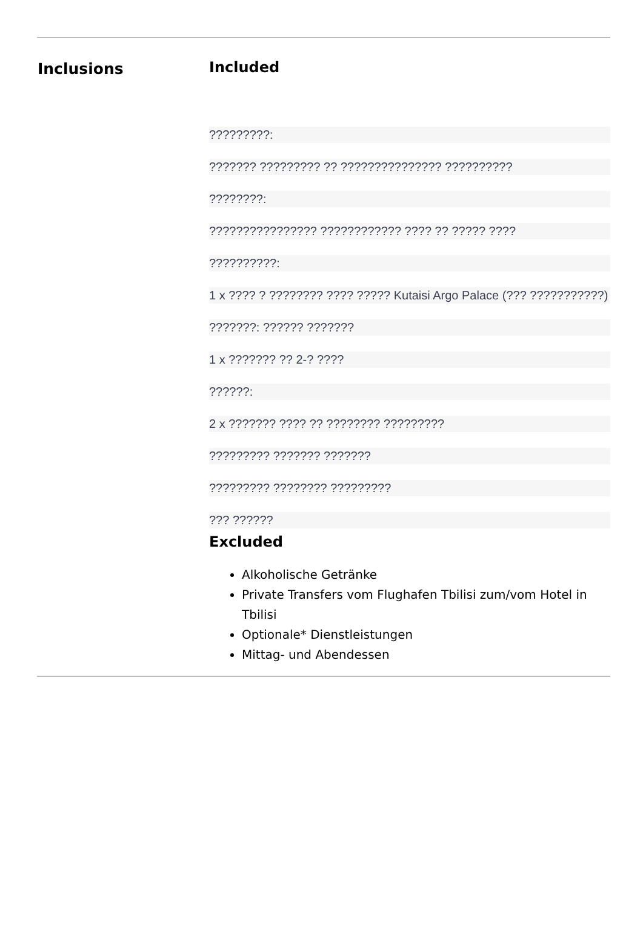Inclusions Included
?????????:
??????? ????????? ?? ??????????????? ??????????
????????:
???????????????? ???????????? ???? ?? ????? ????
??????????:
1 x ???? ? ???????? ???? ????? Kutaisi Argo Palace (??? ???????????)
???????: ?????? ???????
1 x ??????? ?? 2-? ????
??????:
2 x ??????? ???? ?? ???????? ?????????
????????? ??????? ???????
????????? ???????? ?????????
??? ??????
Excluded
Alkoholische Getränke
Private Transfers vom Flughafen Tbilisi zum/vom Hotel in Tbilisi
Optionale* Dienstleistungen
Mittag- und Abendessen